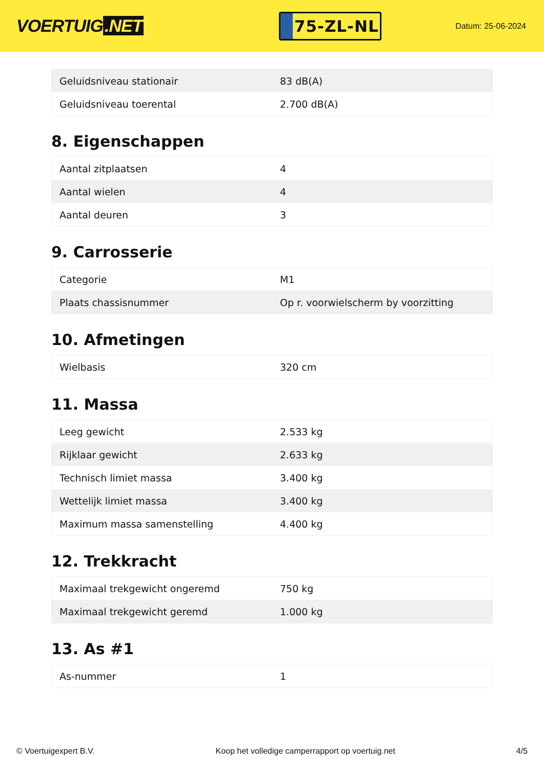VOERTUIG.NET
75-ZL-NL
Datum: 25-06-2024
| Geluidsniveau stationair | 83 dB(A) |
| Geluidsniveau toerental | 2.700 dB(A) |
8. Eigenschappen
| Aantal zitplaatsen | 4 |
| Aantal wielen | 4 |
| Aantal deuren | 3 |
9. Carrosserie
| Categorie | M1 |
| Plaats chassisnummer | Op r. voorwielscherm by voorzitting |
10. Afmetingen
| Wielbasis | 320 cm |
11. Massa
| Leeg gewicht | 2.533 kg |
| Rijklaar gewicht | 2.633 kg |
| Technisch limiet massa | 3.400 kg |
| Wettelijk limiet massa | 3.400 kg |
| Maximum massa samenstelling | 4.400 kg |
12. Trekkracht
| Maximaal trekgewicht ongeremd | 750 kg |
| Maximaal trekgewicht geremd | 1.000 kg |
13. As #1
| As-nummer | 1 |
© Voertuigexpert B.V. Koop het volledige camperrapport op voertuig.net 4/5